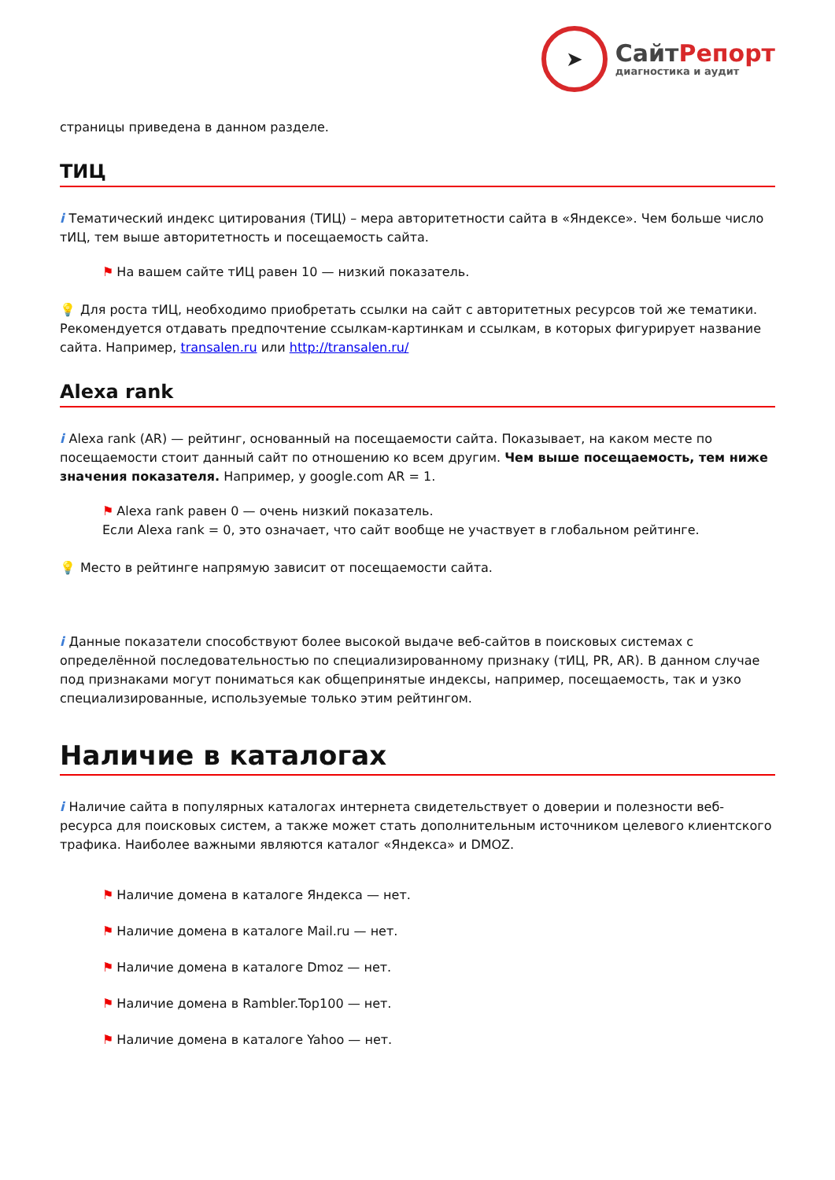➤
СайтРепорт
диагностика и аудит
страницы приведена в данном разделе.
ТИЦ
i Тематический индекс цитирования (ТИЦ) – мера авторитетности сайта в «Яндексе». Чем больше число тИЦ, тем выше авторитетность и посещаемость сайта.
⚑ На вашем сайте тИЦ равен 10 — низкий показатель.
💡 Для роста тИЦ, необходимо приобретать ссылки на сайт с авторитетных ресурсов той же тематики. Рекомендуется отдавать предпочтение ссылкам-картинкам и ссылкам, в которых фигурирует название сайта. Например, transalen.ru или http://transalen.ru/
Alexa rank
i Alexa rank (AR) — рейтинг, основанный на посещаемости сайта. Показывает, на каком месте по посещаемости стоит данный сайт по отношению ко всем другим. Чем выше посещаемость, тем ниже значения показателя. Например, у google.com AR = 1.
⚑ Alexa rank равен 0 — очень низкий показатель.
Если Alexa rank = 0, это означает, что сайт вообще не участвует в глобальном рейтинге.
💡 Место в рейтинге напрямую зависит от посещаемости сайта.
i Данные показатели способствуют более высокой выдаче веб-сайтов в поисковых системах с определённой последовательностью по специализированному признаку (тИЦ, PR, AR). В данном случае под признаками могут пониматься как общепринятые индексы, например, посещаемость, так и узко специализированные, используемые только этим рейтингом.
Наличие в каталогах
i Наличие сайта в популярных каталогах интернета свидетельствует о доверии и полезности веб-ресурса для поисковых систем, а также может стать дополнительным источником целевого клиентского трафика. Наиболее важными являются каталог «Яндекса» и DMOZ.
⚑ Наличие домена в каталоге Яндекса — нет.
⚑ Наличие домена в каталоге Mail.ru — нет.
⚑ Наличие домена в каталоге Dmoz — нет.
⚑ Наличие домена в Rambler.Top100 — нет.
⚑ Наличие домена в каталоге Yahoo — нет.